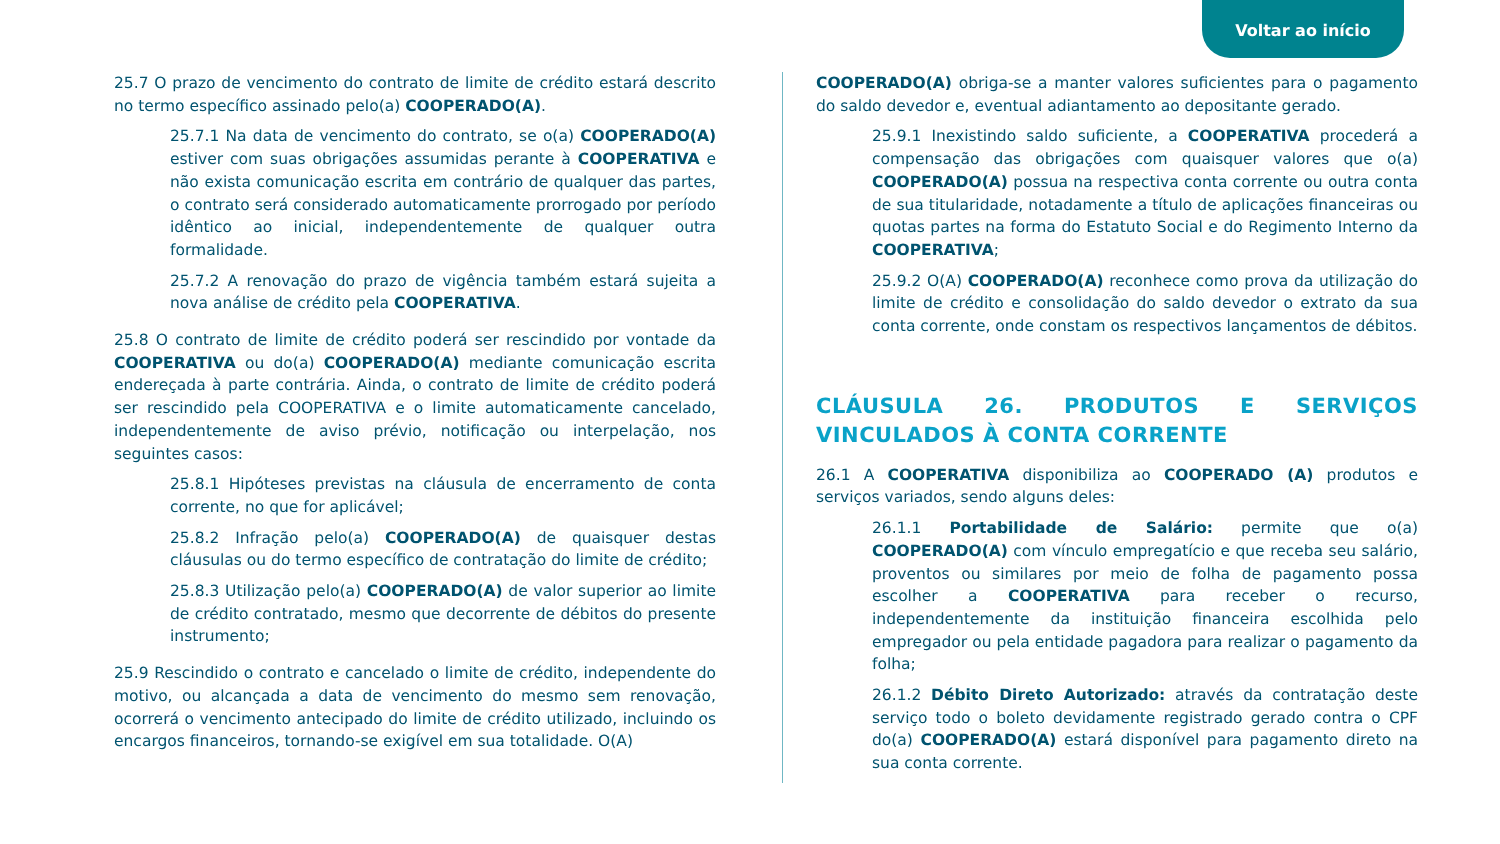Voltar ao início
25.7 O prazo de vencimento do contrato de limite de crédito estará descrito no termo específico assinado pelo(a) COOPERADO(A).
25.7.1 Na data de vencimento do contrato, se o(a) COOPERADO(A) estiver com suas obrigações assumidas perante à COOPERATIVA e não exista comunicação escrita em contrário de qualquer das partes, o contrato será considerado automaticamente prorrogado por período idêntico ao inicial, independentemente de qualquer outra formalidade.
25.7.2 A renovação do prazo de vigência também estará sujeita a nova análise de crédito pela COOPERATIVA.
25.8 O contrato de limite de crédito poderá ser rescindido por vontade da COOPERATIVA ou do(a) COOPERADO(A) mediante comunicação escrita endereçada à parte contrária. Ainda, o contrato de limite de crédito poderá ser rescindido pela COOPERATIVA e o limite automaticamente cancelado, independentemente de aviso prévio, notificação ou interpelação, nos seguintes casos:
25.8.1 Hipóteses previstas na cláusula de encerramento de conta corrente, no que for aplicável;
25.8.2 Infração pelo(a) COOPERADO(A) de quaisquer destas cláusulas ou do termo específico de contratação do limite de crédito;
25.8.3 Utilização pelo(a) COOPERADO(A) de valor superior ao limite de crédito contratado, mesmo que decorrente de débitos do presente instrumento;
25.9 Rescindido o contrato e cancelado o limite de crédito, independente do motivo, ou alcançada a data de vencimento do mesmo sem renovação, ocorrerá o vencimento antecipado do limite de crédito utilizado, incluindo os encargos financeiros, tornando-se exigível em sua totalidade. O(A)
COOPERADO(A) obriga-se a manter valores suficientes para o pagamento do saldo devedor e, eventual adiantamento ao depositante gerado.
25.9.1 Inexistindo saldo suficiente, a COOPERATIVA procederá a compensação das obrigações com quaisquer valores que o(a) COOPERADO(A) possua na respectiva conta corrente ou outra conta de sua titularidade, notadamente a título de aplicações financeiras ou quotas partes na forma do Estatuto Social e do Regimento Interno da COOPERATIVA;
25.9.2 O(A) COOPERADO(A) reconhece como prova da utilização do limite de crédito e consolidação do saldo devedor o extrato da sua conta corrente, onde constam os respectivos lançamentos de débitos.
CLÁUSULA 26. PRODUTOS E SERVIÇOS VINCULADOS À CONTA CORRENTE
26.1 A COOPERATIVA disponibiliza ao COOPERADO (A) produtos e serviços variados, sendo alguns deles:
26.1.1 Portabilidade de Salário: permite que o(a) COOPERADO(A) com vínculo empregatício e que receba seu salário, proventos ou similares por meio de folha de pagamento possa escolher a COOPERATIVA para receber o recurso, independentemente da instituição financeira escolhida pelo empregador ou pela entidade pagadora para realizar o pagamento da folha;
26.1.2 Débito Direto Autorizado: através da contratação deste serviço todo o boleto devidamente registrado gerado contra o CPF do(a) COOPERADO(A) estará disponível para pagamento direto na sua conta corrente.